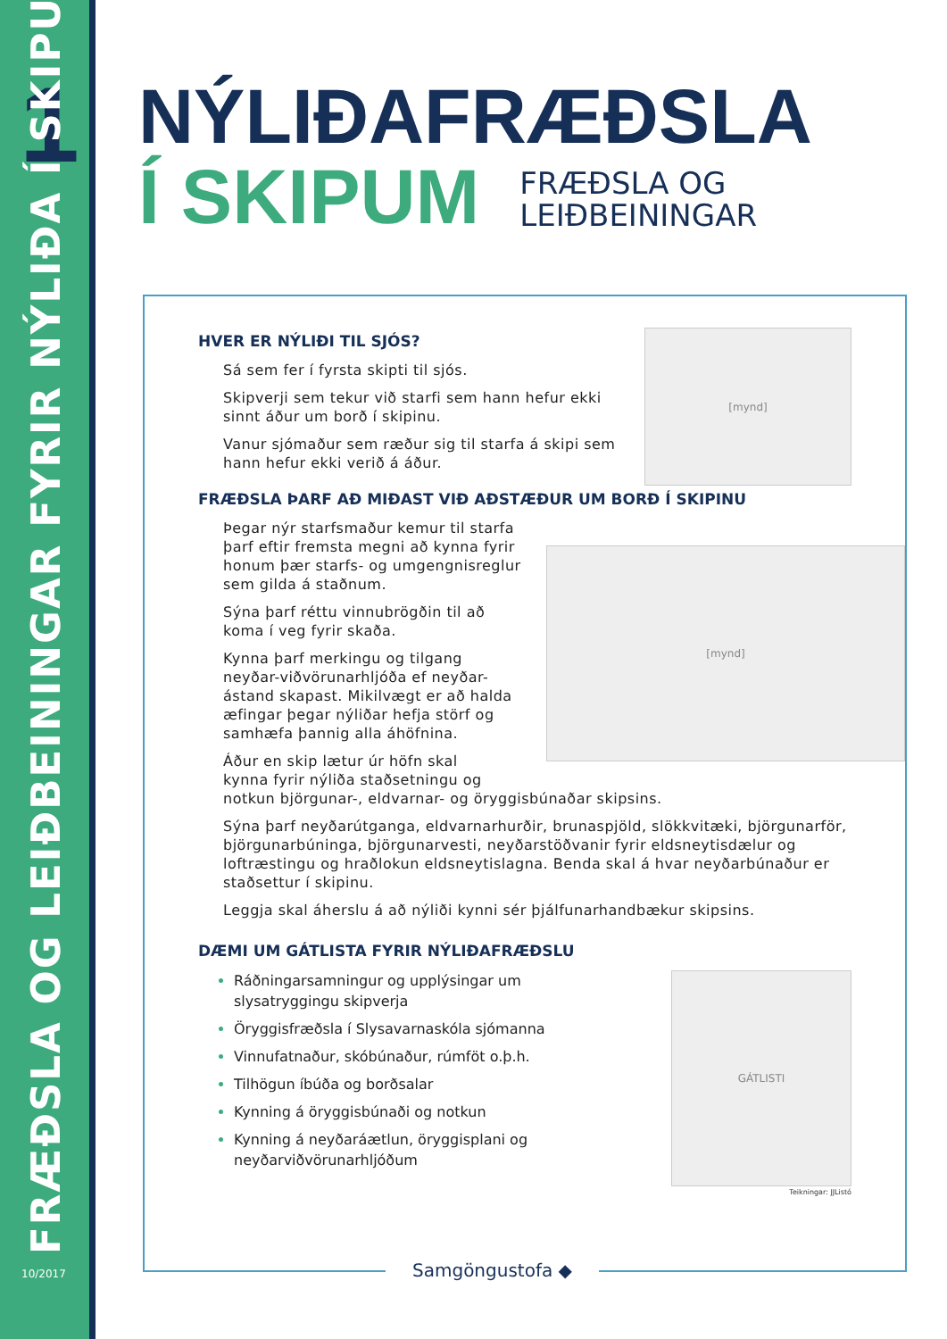1
FRÆÐSLA OG LEIÐBEININGAR FYRIR NÝLIÐA Í SKIPUM
10/2017
NÝLIÐAFRÆÐSLA
Í SKIPUM
FRÆÐSLA OG
LEIÐBEININGAR
[mynd]
HVER ER NÝLIÐI TIL SJÓS?
Sá sem fer í fyrsta skipti til sjós.
Skipverji sem tekur við starfi sem hann hefur ekki
sinnt áður um borð í skipinu.
Vanur sjómaður sem ræður sig til starfa á skipi sem
hann hefur ekki verið á áður.
FRÆÐSLA ÞARF AÐ MIÐAST VIÐ AÐSTÆÐUR UM BORÐ Í SKIPINU
[mynd]
Þegar nýr starfsmaður kemur til starfa
þarf eftir fremsta megni að kynna fyrir
honum þær starfs- og umgengnisreglur
sem gilda á staðnum.
Sýna þarf réttu vinnubrögðin til að
koma í veg fyrir skaða.
Kynna þarf merkingu og tilgang
neyðar-viðvörunarhljóða ef neyðar-
ástand skapast. Mikilvægt er að halda
æfingar þegar nýliðar hefja störf og
samhæfa þannig alla áhöfnina.
Áður en skip lætur úr höfn skal
kynna fyrir nýliða staðsetningu og
notkun björgunar-, eldvarnar- og öryggisbúnaðar skipsins.
Sýna þarf neyðarútganga, eldvarnarhurðir, brunaspjöld, slökkvitæki, björgunarför, björgunarbúninga, björgunarvesti, neyðarstöðvanir fyrir eldsneytisdælur og loftræstingu og hraðlokun eldsneytislagna. Benda skal á hvar neyðarbúnaður er staðsettur í skipinu.
Leggja skal áherslu á að nýliði kynni sér þjálfunarhandbækur skipsins.
DÆMI UM GÁTLISTA FYRIR NÝLIÐAFRÆÐSLU
GÁTLISTI
Ráðningarsamningur og upplýsingar um
slysatryggingu skipverja
Öryggisfræðsla í Slysavarnaskóla sjómanna
Vinnufatnaður, skóbúnaður, rúmföt o.þ.h.
Tilhögun íbúða og borðsalar
Kynning á öryggisbúnaði og notkun
Kynning á neyðaráætlun, öryggisplani og
neyðarviðvörunarhljóðum
Teikningar: JJListó
Samgöngustofa ◆